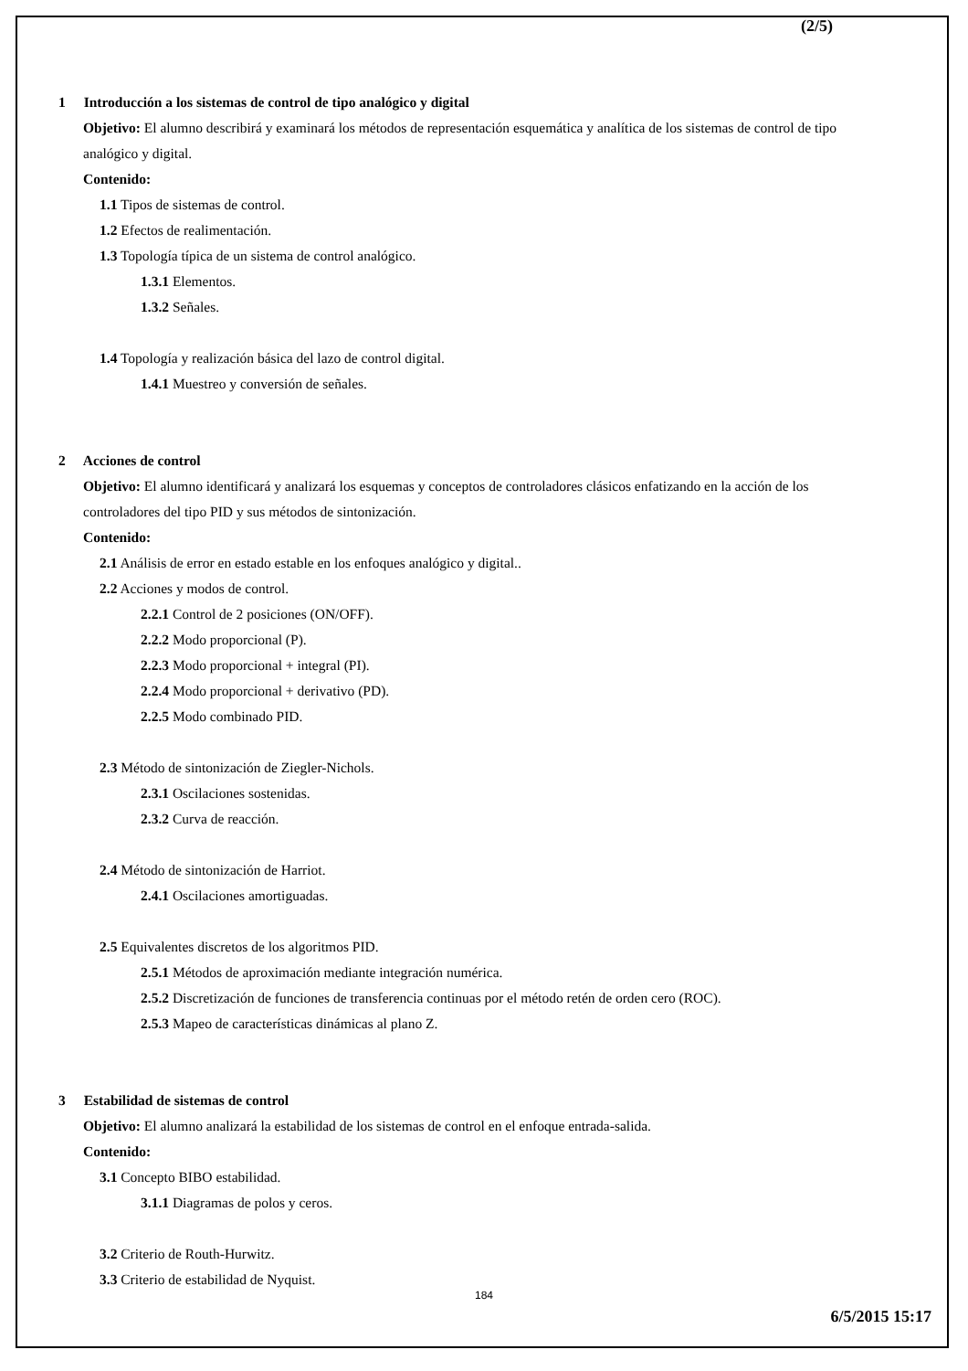(2/5)
1 Introducción a los sistemas de control de tipo analógico y digital
Objetivo: El alumno describirá y examinará los métodos de representación esquemática y analítica de los sistemas de control de tipo analógico y digital.
Contenido:
1.1 Tipos de sistemas de control.
1.2 Efectos de realimentación.
1.3 Topología típica de un sistema de control analógico.
1.3.1 Elementos.
1.3.2 Señales.
1.4 Topología y realización básica del lazo de control digital.
1.4.1 Muestreo y conversión de señales.
2 Acciones de control
Objetivo: El alumno identificará y analizará los esquemas y conceptos de controladores clásicos enfatizando en la acción de los controladores del tipo PID y sus métodos de sintonización.
Contenido:
2.1 Análisis de error en estado estable en los enfoques analógico y digital..
2.2 Acciones y modos de control.
2.2.1 Control de 2 posiciones (ON/OFF).
2.2.2 Modo proporcional (P).
2.2.3 Modo proporcional + integral (PI).
2.2.4 Modo proporcional + derivativo (PD).
2.2.5 Modo combinado PID.
2.3 Método de sintonización de Ziegler-Nichols.
2.3.1 Oscilaciones sostenidas.
2.3.2 Curva de reacción.
2.4 Método de sintonización de Harriot.
2.4.1 Oscilaciones amortiguadas.
2.5 Equivalentes discretos de los algoritmos PID.
2.5.1 Métodos de aproximación mediante integración numérica.
2.5.2 Discretización de funciones de transferencia continuas por el método retén de orden cero (ROC).
2.5.3 Mapeo de características dinámicas al plano Z.
3 Estabilidad de sistemas de control
Objetivo: El alumno analizará la estabilidad de los sistemas de control en el enfoque entrada-salida.
Contenido:
3.1 Concepto BIBO estabilidad.
3.1.1 Diagramas de polos y ceros.
3.2 Criterio de Routh-Hurwitz.
3.3 Criterio de estabilidad de Nyquist.
184
6/5/2015 15:17